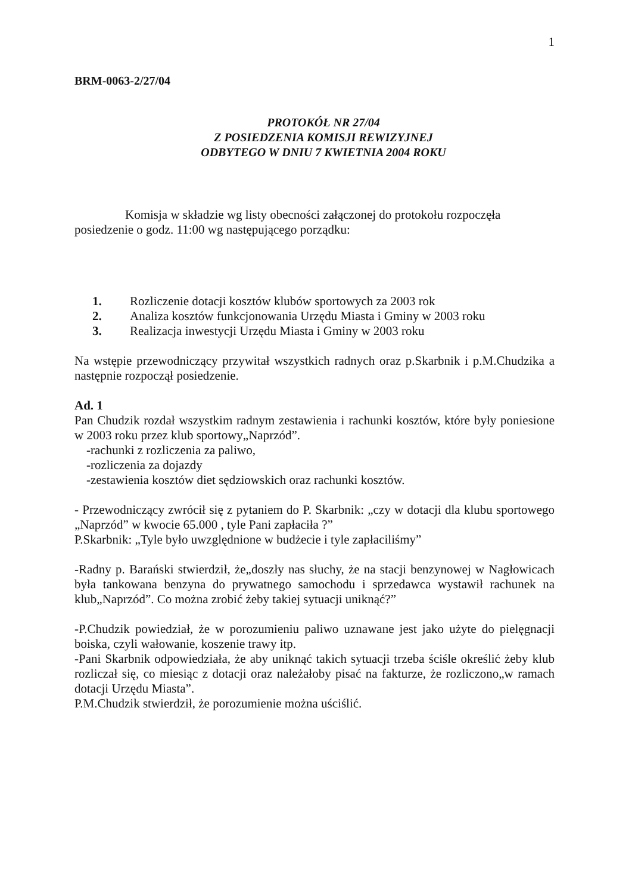1
BRM-0063-2/27/04
PROTOKÓŁ NR 27/04
Z POSIEDZENIA KOMISJI REWIZYJNEJ
ODBYTEGO W DNIU 7 KWIETNIA 2004 ROKU
Komisja w składzie wg listy obecności załączonej do protokołu rozpoczęła posiedzenie o godz. 11:00 wg następującego porządku:
1. Rozliczenie dotacji kosztów klubów sportowych za 2003 rok
2. Analiza kosztów funkcjonowania Urzędu Miasta i Gminy w 2003 roku
3. Realizacja inwestycji Urzędu Miasta i Gminy w 2003 roku
Na wstępie przewodniczący przywitał wszystkich radnych oraz p.Skarbnik i p.M.Chudzika a następnie rozpoczął posiedzenie.
Ad. 1
Pan Chudzik rozdał wszystkim radnym zestawienia i rachunki kosztów, które były poniesione w 2003 roku przez klub sportowy„Naprzód”.
-rachunki z rozliczenia za paliwo,
-rozliczenia za dojazdy
-zestawienia kosztów diet sędziowskich oraz rachunki kosztów.
- Przewodniczący zwrócił się z pytaniem do P. Skarbnik: „czy w dotacji dla klubu sportowego „Naprzód” w kwocie 65.000 , tyle Pani zapłaciła ?”
P.Skarbnik: „Tyle było uwzględnione w budżecie i tyle zapłaciliśmy”
-Radny p. Barański stwierdził, że„doszły nas słuchy, że na stacji benzynowej w Nagłowicach była tankowana benzyna do prywatnego samochodu i sprzedawca wystawił rachunek na klub„Naprzód”. Co można zrobić żeby takiej sytuacji uniknąć?”
-P.Chudzik powiedział, że w porozumieniu paliwo uznawane jest jako użyte do pielęgnacji boiska, czyli wałowanie, koszenie trawy itp.
-Pani Skarbnik odpowiedziała, że aby uniknąć takich sytuacji trzeba ściśle określić żeby klub rozliczał się, co miesiąc z dotacji oraz należałoby pisać na fakturze, że rozliczono„w ramach dotacji Urzędu Miasta”.
P.M.Chudzik stwierdził, że porozumienie można uściślić.